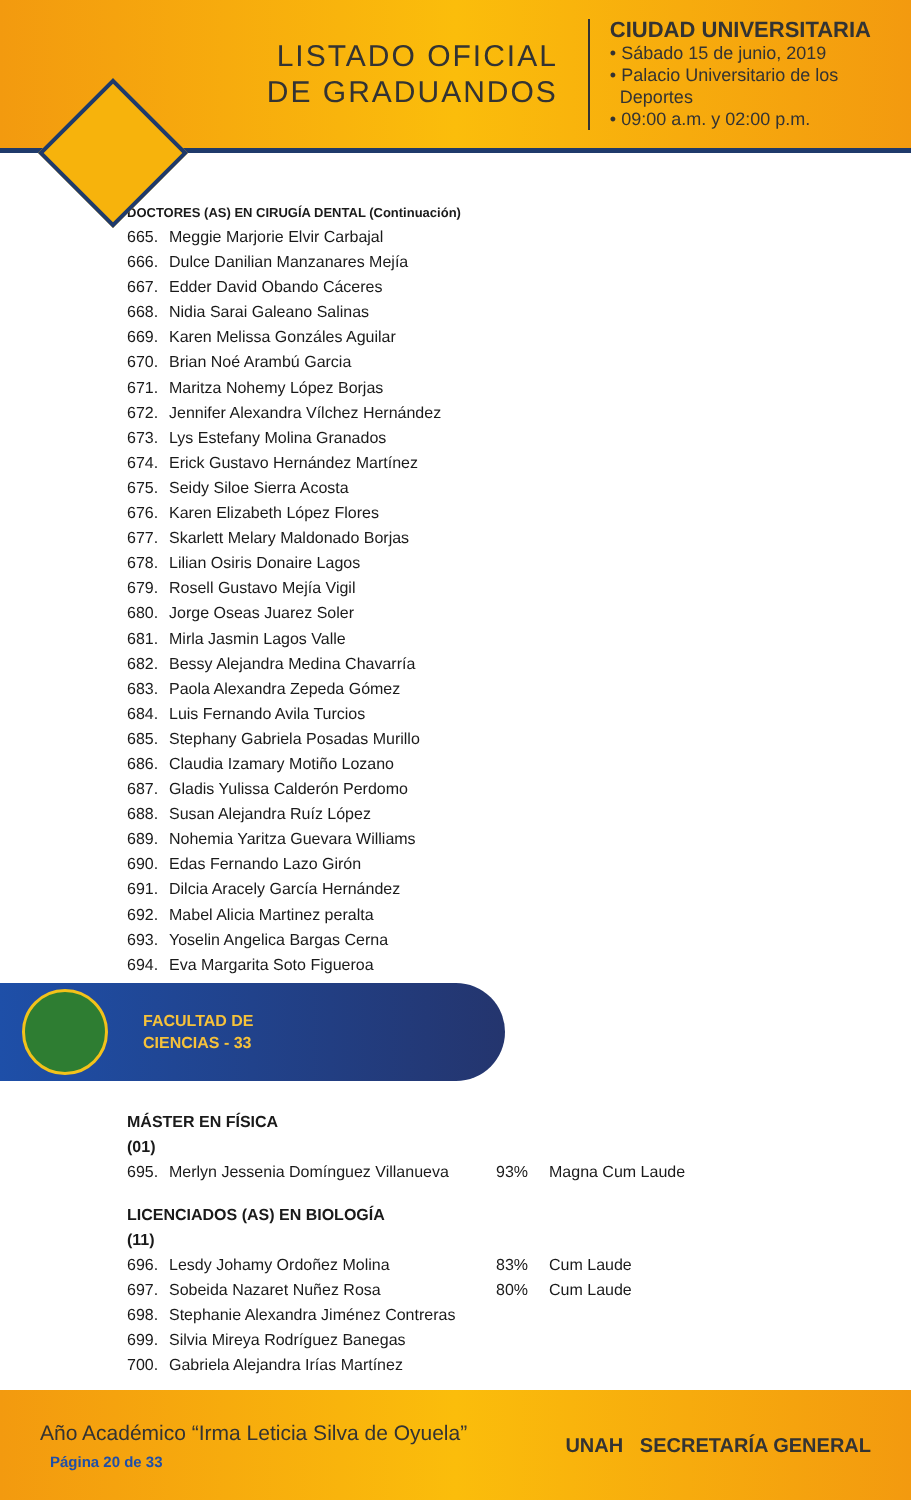LISTADO OFICIAL
DE GRADUANDOS
CIUDAD UNIVERSITARIA
• Sábado 15 de junio, 2019
• Palacio Universitario de los
Deportes
• 09:00 a.m. y 02:00 p.m.
DOCTORES (AS) EN CIRUGÍA DENTAL (Continuación)
665. Meggie Marjorie Elvir Carbajal
666. Dulce Danilian Manzanares Mejía
667. Edder David Obando Cáceres
668. Nidia Sarai Galeano Salinas
669. Karen Melissa Gonzáles Aguilar
670. Brian Noé Arambú Garcia
671. Maritza Nohemy López Borjas
672. Jennifer Alexandra Vílchez Hernández
673. Lys Estefany Molina Granados
674. Erick Gustavo Hernández Martínez
675. Seidy Siloe Sierra Acosta
676. Karen Elizabeth López Flores
677. Skarlett Melary Maldonado Borjas
678. Lilian Osiris Donaire Lagos
679. Rosell Gustavo Mejía Vigil
680. Jorge Oseas Juarez Soler
681. Mirla Jasmin Lagos Valle
682. Bessy Alejandra Medina Chavarría
683. Paola Alexandra Zepeda Gómez
684. Luis Fernando Avila Turcios
685. Stephany Gabriela Posadas Murillo
686. Claudia Izamary Motiño Lozano
687. Gladis Yulissa Calderón Perdomo
688. Susan Alejandra Ruíz López
689. Nohemia Yaritza Guevara Williams
690. Edas Fernando Lazo Girón
691. Dilcia Aracely García Hernández
692. Mabel Alicia Martinez peralta
693. Yoselin Angelica Bargas Cerna
694. Eva Margarita Soto Figueroa
FACULTAD DE
CIENCIAS - 33
MÁSTER EN FÍSICA
(01)
695. Merlyn Jessenia Domínguez Villanueva 93% Magna Cum Laude
LICENCIADOS (AS) EN BIOLOGÍA
(11)
696. Lesdy Johamy Ordoñez Molina 83% Cum Laude
697. Sobeida Nazaret Nuñez Rosa 80% Cum Laude
698. Stephanie Alexandra Jiménez Contreras
699. Silvia Mireya Rodríguez Banegas
700. Gabriela Alejandra Irías Martínez
Año Académico “Irma Leticia Silva de Oyuela”
Página 20 de 33
UNAH SECRETARÍA GENERAL